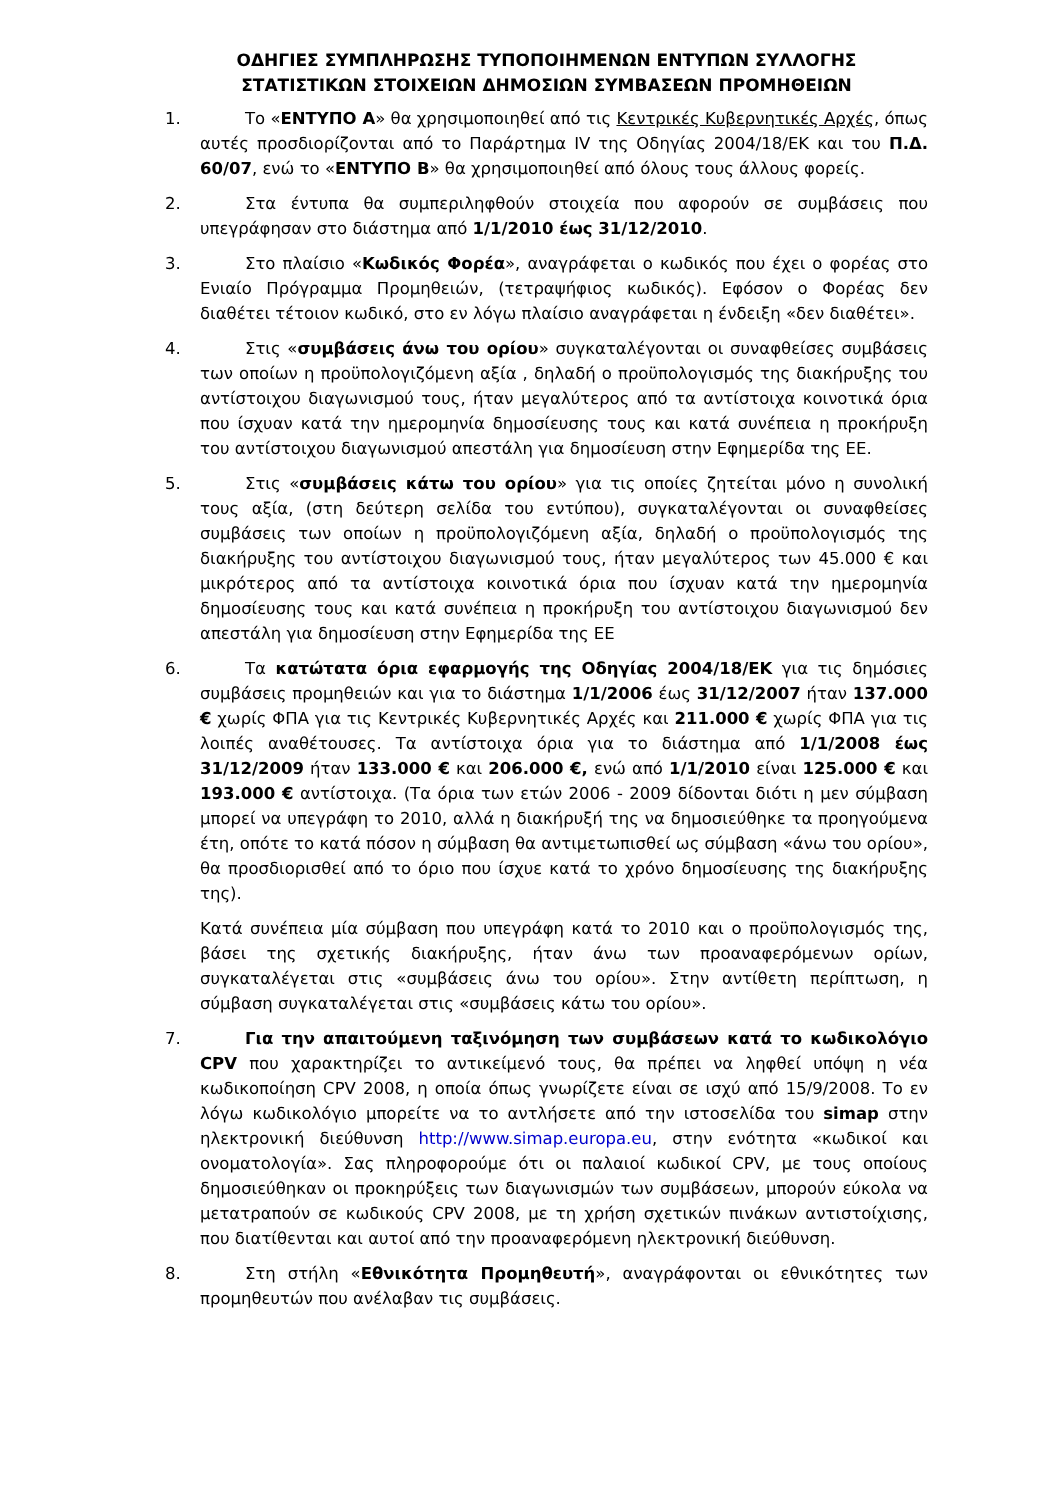ΟΔΗΓΙΕΣ ΣΥΜΠΛΗΡΩΣΗΣ ΤΥΠΟΠΟΙΗΜΕΝΩΝ ΕΝΤΥΠΩΝ ΣΥΛΛΟΓΗΣ
ΣΤΑΤΙΣΤΙΚΩΝ ΣΤΟΙΧΕΙΩΝ ΔΗΜΟΣΙΩΝ ΣΥΜΒΑΣΕΩΝ ΠΡΟΜΗΘΕΙΩΝ
1. Το «ΕΝΤΥΠΟ Α» θα χρησιμοποιηθεί από τις Κεντρικές Κυβερνητικές Αρχές, όπως αυτές προσδιορίζονται από το Παράρτημα IV της Οδηγίας 2004/18/ΕΚ και του Π.Δ. 60/07, ενώ το «ΕΝΤΥΠΟ Β» θα χρησιμοποιηθεί από όλους τους άλλους φορείς.
2. Στα έντυπα θα συμπεριληφθούν στοιχεία που αφορούν σε συμβάσεις που υπεγράφησαν στο διάστημα από 1/1/2010 έως 31/12/2010.
3. Στο πλαίσιο «Κωδικός Φορέα», αναγράφεται ο κωδικός που έχει ο φορέας στο Ενιαίο Πρόγραμμα Προμηθειών, (τετραψήφιος κωδικός). Εφόσον ο Φορέας δεν διαθέτει τέτοιον κωδικό, στο εν λόγω πλαίσιο αναγράφεται η ένδειξη «δεν διαθέτει».
4. Στις «συμβάσεις άνω του ορίου» συγκαταλέγονται οι συναφθείσες συμβάσεις των οποίων η προϋπολογιζόμενη αξία , δηλαδή ο προϋπολογισμός της διακήρυξης του αντίστοιχου διαγωνισμού τους, ήταν μεγαλύτερος από τα αντίστοιχα κοινοτικά όρια που ίσχυαν κατά την ημερομηνία δημοσίευσης τους και κατά συνέπεια η προκήρυξη του αντίστοιχου διαγωνισμού απεστάλη για δημοσίευση στην Εφημερίδα της ΕΕ.
5. Στις «συμβάσεις κάτω του ορίου» για τις οποίες ζητείται μόνο η συνολική τους αξία, (στη δεύτερη σελίδα του εντύπου), συγκαταλέγονται οι συναφθείσες συμβάσεις των οποίων η προϋπολογιζόμενη αξία, δηλαδή ο προϋπολογισμός της διακήρυξης του αντίστοιχου διαγωνισμού τους, ήταν μεγαλύτερος των 45.000 € και μικρότερος από τα αντίστοιχα κοινοτικά όρια που ίσχυαν κατά την ημερομηνία δημοσίευσης τους και κατά συνέπεια η προκήρυξη του αντίστοιχου διαγωνισμού δεν απεστάλη για δημοσίευση στην Εφημερίδα της ΕΕ
6. Τα κατώτατα όρια εφαρμογής της Οδηγίας 2004/18/ΕΚ για τις δημόσιες συμβάσεις προμηθειών και για το διάστημα 1/1/2006 έως 31/12/2007 ήταν 137.000 € χωρίς ΦΠΑ για τις Κεντρικές Κυβερνητικές Αρχές και 211.000 € χωρίς ΦΠΑ για τις λοιπές αναθέτουσες. Τα αντίστοιχα όρια για το διάστημα από 1/1/2008 έως 31/12/2009 ήταν 133.000 € και 206.000 €, ενώ από 1/1/2010 είναι 125.000 € και 193.000 € αντίστοιχα. (Τα όρια των ετών 2006 - 2009 δίδονται διότι η μεν σύμβαση μπορεί να υπεγράφη το 2010, αλλά η διακήρυξή της να δημοσιεύθηκε τα προηγούμενα έτη, οπότε το κατά πόσον η σύμβαση θα αντιμετωπισθεί ως σύμβαση «άνω του ορίου», θα προσδιορισθεί από το όριο που ίσχυε κατά το χρόνο δημοσίευσης της διακήρυξης της).
Κατά συνέπεια μία σύμβαση που υπεγράφη κατά το 2010 και ο προϋπολογισμός της, βάσει της σχετικής διακήρυξης, ήταν άνω των προαναφερόμενων ορίων, συγκαταλέγεται στις «συμβάσεις άνω του ορίου». Στην αντίθετη περίπτωση, η σύμβαση συγκαταλέγεται στις «συμβάσεις κάτω του ορίου».
7. Για την απαιτούμενη ταξινόμηση των συμβάσεων κατά το κωδικολόγιο CPV που χαρακτηρίζει το αντικείμενό τους, θα πρέπει να ληφθεί υπόψη η νέα κωδικοποίηση CPV 2008, η οποία όπως γνωρίζετε είναι σε ισχύ από 15/9/2008. Το εν λόγω κωδικολόγιο μπορείτε να το αντλήσετε από την ιστοσελίδα του simap στην ηλεκτρονική διεύθυνση http://www.simap.europa.eu, στην ενότητα «κωδικοί και ονοματολογία». Σας πληροφορούμε ότι οι παλαιοί κωδικοί CPV, με τους οποίους δημοσιεύθηκαν οι προκηρύξεις των διαγωνισμών των συμβάσεων, μπορούν εύκολα να μετατραπούν σε κωδικούς CPV 2008, με τη χρήση σχετικών πινάκων αντιστοίχισης, που διατίθενται και αυτοί από την προαναφερόμενη ηλεκτρονική διεύθυνση.
8. Στη στήλη «Εθνικότητα Προμηθευτή», αναγράφονται οι εθνικότητες των προμηθευτών που ανέλαβαν τις συμβάσεις.